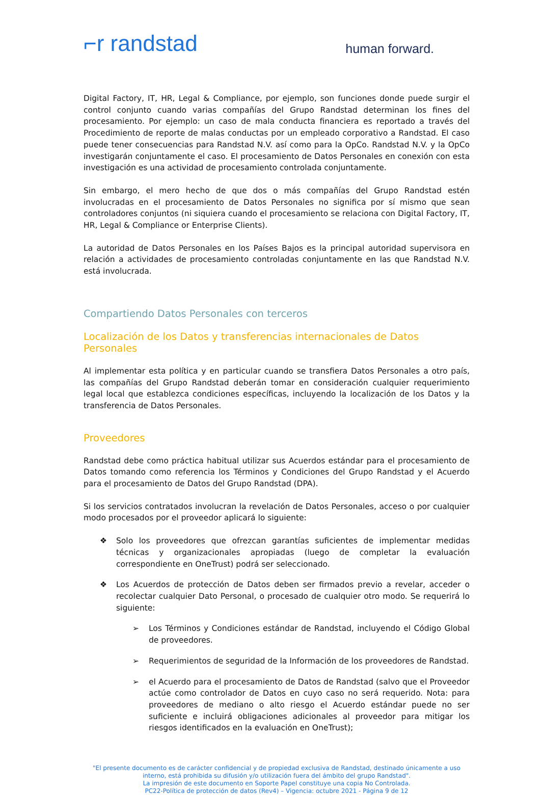⌐r randstad
human forward.
Digital Factory, IT, HR, Legal & Compliance, por ejemplo, son funciones donde puede surgir el control conjunto cuando varias compañías del Grupo Randstad determinan los fines del procesamiento. Por ejemplo: un caso de mala conducta financiera es reportado a través del Procedimiento de reporte de malas conductas por un empleado corporativo a Randstad. El caso puede tener consecuencias para Randstad N.V. así como para la OpCo. Randstad N.V. y la OpCo investigarán conjuntamente el caso. El procesamiento de Datos Personales en conexión con esta investigación es una actividad de procesamiento controlada conjuntamente.
Sin embargo, el mero hecho de que dos o más compañías del Grupo Randstad estén involucradas en el procesamiento de Datos Personales no significa por sí mismo que sean controladores conjuntos (ni siquiera cuando el procesamiento se relaciona con Digital Factory, IT, HR, Legal & Compliance or Enterprise Clients).
La autoridad de Datos Personales en los Países Bajos es la principal autoridad supervisora en relación a actividades de procesamiento controladas conjuntamente en las que Randstad N.V. está involucrada.
Compartiendo Datos Personales con terceros
Localización de los Datos y transferencias internacionales de Datos Personales
Al implementar esta política y en particular cuando se transfiera Datos Personales a otro país, las compañías del Grupo Randstad deberán tomar en consideración cualquier requerimiento legal local que establezca condiciones específicas, incluyendo la localización de los Datos y la transferencia de Datos Personales.
Proveedores
Randstad debe como práctica habitual utilizar sus Acuerdos estándar para el procesamiento de Datos tomando como referencia los Términos y Condiciones del Grupo Randstad y el Acuerdo para el procesamiento de Datos del Grupo Randstad (DPA).
Si los servicios contratados involucran la revelación de Datos Personales, acceso o por cualquier modo procesados por el proveedor aplicará lo siguiente:
❖ Solo los proveedores que ofrezcan garantías suficientes de implementar medidas técnicas y organizacionales apropiadas (luego de completar la evaluación correspondiente en OneTrust) podrá ser seleccionado.
❖ Los Acuerdos de protección de Datos deben ser firmados previo a revelar, acceder o recolectar cualquier Dato Personal, o procesado de cualquier otro modo. Se requerirá lo siguiente:
➢ Los Términos y Condiciones estándar de Randstad, incluyendo el Código Global de proveedores.
➢ Requerimientos de seguridad de la Información de los proveedores de Randstad.
➢ el Acuerdo para el procesamiento de Datos de Randstad (salvo que el Proveedor actúe como controlador de Datos en cuyo caso no será requerido. Nota: para proveedores de mediano o alto riesgo el Acuerdo estándar puede no ser suficiente e incluirá obligaciones adicionales al proveedor para mitigar los riesgos identificados en la evaluación en OneTrust);
"El presente documento es de carácter confidencial y de propiedad exclusiva de Randstad, destinado únicamente a uso interno, está prohibida su difusión y/o utilización fuera del ámbito del grupo Randstad".
La impresión de este documento en Soporte Papel constituye una copia No Controlada.
PC22-Política de protección de datos (Rev4) – Vigencia: octubre 2021 - Página 9 de 12